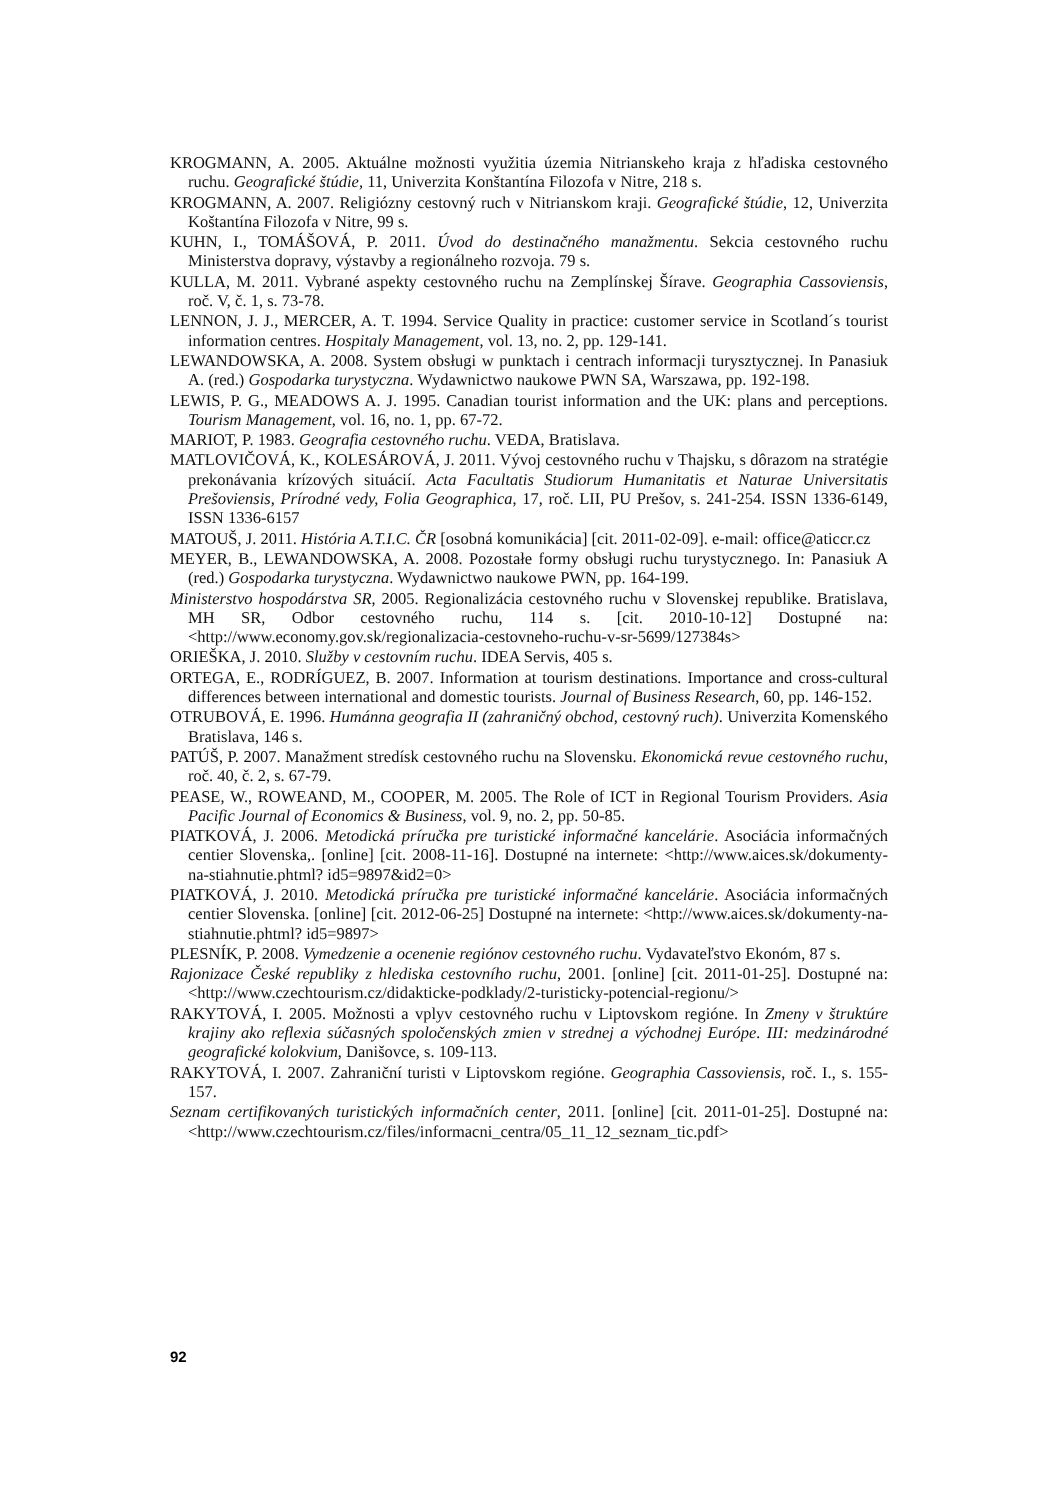KROGMANN, A. 2005. Aktuálne možnosti využitia územia Nitrianskeho kraja z hľadiska cestovného ruchu. Geografické štúdie, 11, Univerzita Konštantína Filozofa v Nitre, 218 s.
KROGMANN, A. 2007. Religiózny cestovný ruch v Nitrianskom kraji. Geografické štúdie, 12, Univerzita Koštantína Filozofa v Nitre, 99 s.
KUHN, I., TOMÁŠOVÁ, P. 2011. Úvod do destinačného manažmentu. Sekcia cestovného ruchu Ministerstva dopravy, výstavby a regionálneho rozvoja. 79 s.
KULLA, M. 2011. Vybrané aspekty cestovného ruchu na Zemplínskej Šírave. Geographia Cassoviensis, roč. V, č. 1, s. 73-78.
LENNON, J. J., MERCER, A. T. 1994. Service Quality in practice: customer service in Scotland´s tourist information centres. Hospitaly Management, vol. 13, no. 2, pp. 129-141.
LEWANDOWSKA, A. 2008. System obsługi w punktach i centrach informacji turysztycznej. In Panasiuk A. (red.) Gospodarka turystyczna. Wydawnictwo naukowe PWN SA, Warszawa, pp. 192-198.
LEWIS, P. G., MEADOWS A. J. 1995. Canadian tourist information and the UK: plans and perceptions. Tourism Management, vol. 16, no. 1, pp. 67-72.
MARIOT, P. 1983. Geografia cestovného ruchu. VEDA, Bratislava.
MATLOVIČOVÁ, K., KOLESÁROVÁ, J. 2011. Vývoj cestovného ruchu v Thajsku, s dôrazom na stratégie prekonávania krízových situácií. Acta Facultatis Studiorum Humanitatis et Naturae Universitatis Prešoviensis, Prírodné vedy, Folia Geographica, 17, roč. LII, PU Prešov, s. 241-254. ISSN 1336-6149, ISSN 1336-6157
MATOUŠ, J. 2011. História A.T.I.C. ČR [osobná komunikácia] [cit. 2011-02-09]. e-mail: office@aticcr.cz
MEYER, B., LEWANDOWSKA, A. 2008. Pozostałe formy obsługi ruchu turystycznego. In: Panasiuk A (red.) Gospodarka turystyczna. Wydawnictwo naukowe PWN, pp. 164-199.
Ministerstvo hospodárstva SR, 2005. Regionalizácia cestovného ruchu v Slovenskej republike. Bratislava, MH SR, Odbor cestovného ruchu, 114 s. [cit. 2010-10-12] Dostupné na: <http://www.economy.gov.sk/regionalizacia-cestovneho-ruchu-v-sr-5699/127384s>
ORIEŠKA, J. 2010. Služby v cestovním ruchu. IDEA Servis, 405 s.
ORTEGA, E., RODRÍGUEZ, B. 2007. Information at tourism destinations. Importance and cross-cultural differences between international and domestic tourists. Journal of Business Research, 60, pp. 146-152.
OTRUBOVÁ, E. 1996. Humánna geografia II (zahraničný obchod, cestovný ruch). Univerzita Komenského Bratislava, 146 s.
PATÚŠ, P. 2007. Manažment stredísk cestovného ruchu na Slovensku. Ekonomická revue cestovného ruchu, roč. 40, č. 2, s. 67-79.
PEASE, W., ROWEAND, M., COOPER, M. 2005. The Role of ICT in Regional Tourism Providers. Asia Pacific Journal of Economics & Business, vol. 9, no. 2, pp. 50-85.
PIATKOVÁ, J. 2006. Metodická príručka pre turistické informačné kancelárie. Asociácia informačných centier Slovenska,. [online] [cit. 2008-11-16]. Dostupné na internete: <http://www.aices.sk/dokumenty-na-stiahnutie.phtml? id5=9897&id2=0>
PIATKOVÁ, J. 2010. Metodická príručka pre turistické informačné kancelárie. Asociácia informačných centier Slovenska. [online] [cit. 2012-06-25] Dostupné na internete: <http://www.aices.sk/dokumenty-na-stiahnutie.phtml? id5=9897>
PLESNÍK, P. 2008. Vymedzenie a ocenenie regiónov cestovného ruchu. Vydavateľstvo Ekonóm, 87 s.
Rajonizace České republiky z hlediska cestovního ruchu, 2001. [online] [cit. 2011-01-25]. Dostupné na: <http://www.czechtourism.cz/didakticke-podklady/2-turisticky-potencial-regionu/>
RAKYTOVÁ, I. 2005. Možnosti a vplyv cestovného ruchu v Liptovskom regióne. In Zmeny v štruktúre krajiny ako reflexia súčasných spoločenských zmien v strednej a východnej Európe. III: medzinárodné geografické kolokvium, Danišovce, s. 109-113.
RAKYTOVÁ, I. 2007. Zahraniční turisti v Liptovskom regióne. Geographia Cassoviensis, roč. I., s. 155-157.
Seznam certifikovaných turistických informačních center, 2011. [online] [cit. 2011-01-25]. Dostupné na: <http://www.czechtourism.cz/files/informacni_centra/05_11_12_seznam_tic.pdf>
92